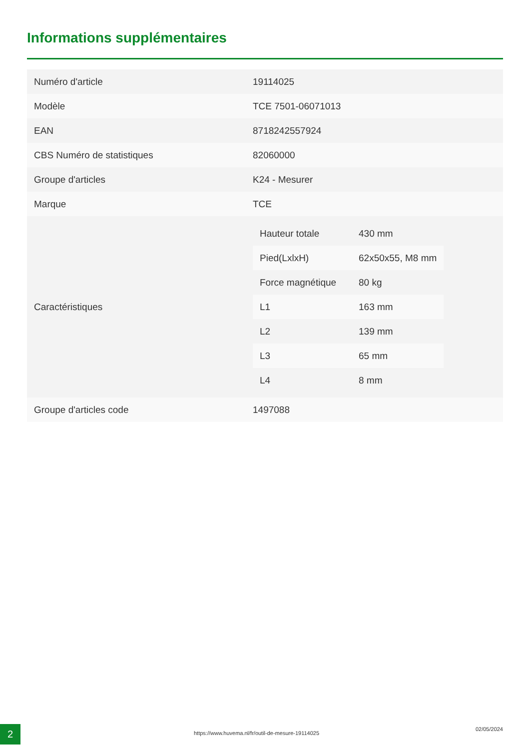Informations supplémentaires
| Numéro d'article | 19114025 |
| Modèle | TCE 7501-06071013 |
| EAN | 8718242557924 |
| CBS Numéro de statistiques | 82060000 |
| Groupe d'articles | K24 - Mesurer |
| Marque | TCE |
| Caractéristiques | / Hauteur totale / 430 mm / / Pied(LxlxH) / 62x50x55, M8 mm / / Force magnétique / 80 kg / / L1 / 163 mm / / L2 / 139 mm / / L3 / 65 mm / / L4 / 8 mm / |
| Groupe d'articles code | 1497088 |
2
https://www.huvema.nl/fr/outil-de-mesure-19114025
02/05/2024